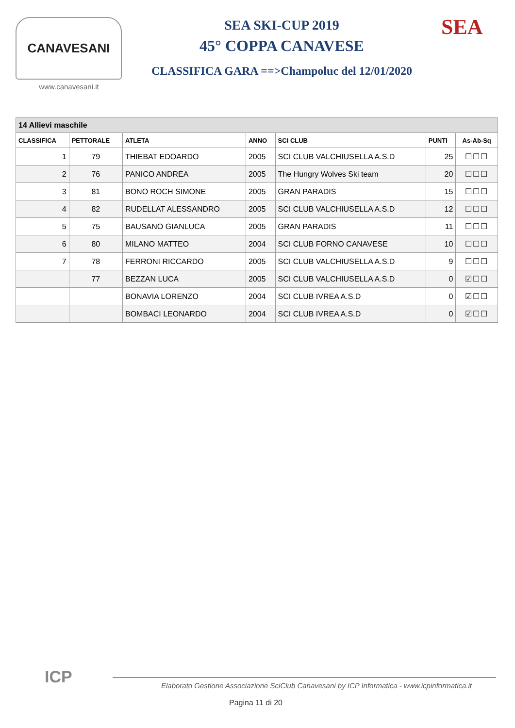CANAVESANI
www.canavesani.it
SEA SKI-CUP 2019
45° COPPA CANAVESE
CLASSIFICA GARA ==>Champoluc del 12/01/2020
SEA
| 14 Allievi maschile | | | | | | |
| --- | --- | --- | --- | --- | --- | --- |
| CLASSIFICA | PETTORALE | ATLETA | ANNO | SCI CLUB | PUNTI | As-Ab-Sq |
| 1 | 79 | THIEBAT EDOARDO | 2005 | SCI CLUB VALCHIUSELLA A.S.D | 25 | ☐☐☐ |
| 2 | 76 | PANICO ANDREA | 2005 | The Hungry Wolves Ski team | 20 | ☐☐☐ |
| 3 | 81 | BONO ROCH SIMONE | 2005 | GRAN PARADIS | 15 | ☐☐☐ |
| 4 | 82 | RUDELLAT ALESSANDRO | 2005 | SCI CLUB VALCHIUSELLA A.S.D | 12 | ☐☐☐ |
| 5 | 75 | BAUSANO GIANLUCA | 2005 | GRAN PARADIS | 11 | ☐☐☐ |
| 6 | 80 | MILANO MATTEO | 2004 | SCI CLUB FORNO CANAVESE | 10 | ☐☐☐ |
| 7 | 78 | FERRONI RICCARDO | 2005 | SCI CLUB VALCHIUSELLA A.S.D | 9 | ☐☐☐ |
| | 77 | BEZZAN LUCA | 2005 | SCI CLUB VALCHIUSELLA A.S.D | 0 | ☑☐☐ |
| | | BONAVIA LORENZO | 2004 | SCI CLUB IVREA A.S.D | 0 | ☑☐☐ |
| | | BOMBACI LEONARDO | 2004 | SCI CLUB IVREA A.S.D | 0 | ☑☐☐ |
ICP
Elaborato Gestione Associazione SciClub Canavesani by ICP Informatica - www.icpinformatica.it
Pagina 11 di 20